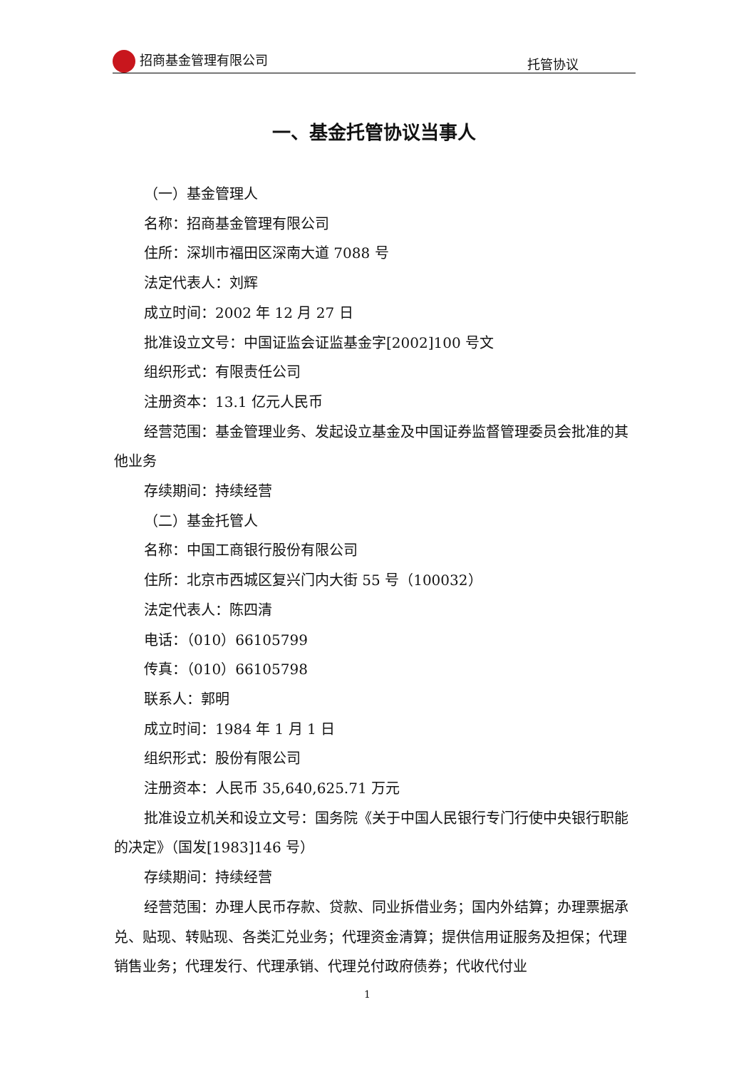招商基金管理有限公司 托管协议
一、基金托管协议当事人
（一）基金管理人
名称：招商基金管理有限公司
住所：深圳市福田区深南大道 7088 号
法定代表人：刘辉
成立时间：2002 年 12 月 27 日
批准设立文号：中国证监会证监基金字[2002]100 号文
组织形式：有限责任公司
注册资本：13.1 亿元人民币
经营范围：基金管理业务、发起设立基金及中国证券监督管理委员会批准的其他业务
存续期间：持续经营
（二）基金托管人
名称：中国工商银行股份有限公司
住所：北京市西城区复兴门内大街 55 号（100032）
法定代表人：陈四清
电话：（010）66105799
传真：（010）66105798
联系人：郭明
成立时间：1984 年 1 月 1 日
组织形式：股份有限公司
注册资本：人民币 35,640,625.71 万元
批准设立机关和设立文号：国务院《关于中国人民银行专门行使中央银行职能的决定》（国发[1983]146 号）
存续期间：持续经营
经营范围：办理人民币存款、贷款、同业拆借业务；国内外结算；办理票据承兑、贴现、转贴现、各类汇兑业务；代理资金清算；提供信用证服务及担保；代理销售业务；代理发行、代理承销、代理兑付政府债券；代收代付业
1